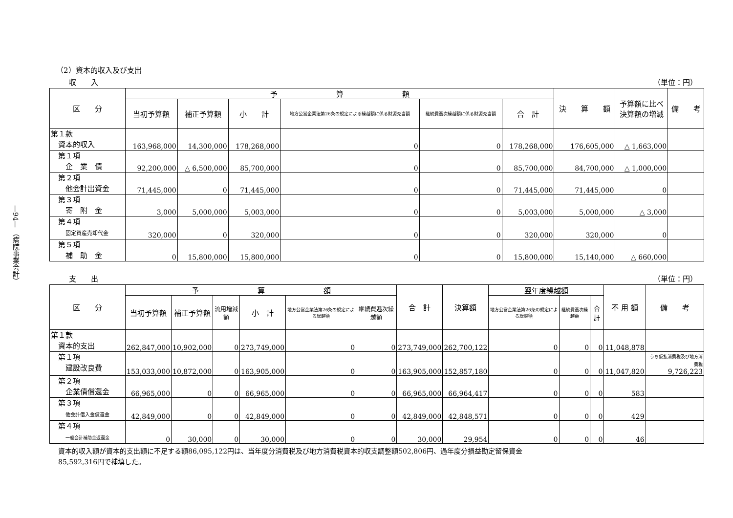—94— （病院事業会計）
（2）資本的収入及び支出
収　　入 （単位：円）
| 区 分 | 予 算 額 | | | | | | 決 算 額 | 予算額に比べ 決算額の増減 | 備 考 |
| --- | --- | --- | --- | --- | --- | --- | --- | --- | --- |
| | 当初予算額 | 補正予算額 | 小 計 | 地方公営企業法第26条の規定による繰越額に係る財源充当額 | 継続費逓次繰越額に係る財源充当額 | 合 計 | | | |
| 第１款 資本的収入 | 163,968,000 | 14,300,000 | 178,268,000 | 0 | 0 | 178,268,000 | 176,605,000 | △ 1,663,000 | |
| 第１項 企 業 債 | 92,200,000 | △ 6,500,000 | 85,700,000 | 0 | 0 | 85,700,000 | 84,700,000 | △ 1,000,000 | |
| 第２項 他会計出資金 | 71,445,000 | 0 | 71,445,000 | 0 | 0 | 71,445,000 | 71,445,000 | 0 | |
| 第３項 寄 附 金 | 3,000 | 5,000,000 | 5,003,000 | 0 | 0 | 5,003,000 | 5,000,000 | △ 3,000 | |
| 第４項 固定資産売却代金 | 320,000 | 0 | 320,000 | 0 | 0 | 320,000 | 320,000 | 0 | |
| 第５項 補 助 金 | 0 | 15,800,000 | 15,800,000 | 0 | 0 | 15,800,000 | 15,140,000 | △ 660,000 | |
支　　出 （単位：円）
| 区 分 | 予 算 額 | | | | | | 合 計 | 決算額 | 翌年度繰越額 | | | 不 用 額 | 備 考 |
| --- | --- | --- | --- | --- | --- | --- | --- | --- | --- | --- | --- | --- | --- |
| | 当初予算額 | 補正予算額 | 流用増減額 | 小 計 | 地方公営企業法第26条の規定による繰越額 | 継続費逓次繰越額 | | | 地方公営企業法第26条の規定による繰越額 | 継続費逓次繰越額 | 合計 | | |
| 第１款 資本的支出 | 262,847,000 | 10,902,000 | 0 | 273,749,000 | 0 | 0 | 273,749,000 | 262,700,122 | 0 | 0 | 0 | 11,048,878 | |
| 第１項 建設改良費 | 153,033,000 | 10,872,000 | 0 | 163,905,000 | 0 | 0 | 163,905,000 | 152,857,180 | 0 | 0 | 0 | 11,047,820 | うち仮払消費税及び地方消費税 9,726,223 |
| 第２項 企業債償還金 | 66,965,000 | 0 | 0 | 66,965,000 | 0 | 0 | 66,965,000 | 66,964,417 | 0 | 0 | 0 | 583 | |
| 第３項 他会計借入金償還金 | 42,849,000 | 0 | 0 | 42,849,000 | 0 | 0 | 42,849,000 | 42,848,571 | 0 | 0 | 0 | 429 | |
| 第４項 一般会計補助金返還金 | 0 | 30,000 | 0 | 30,000 | 0 | 0 | 30,000 | 29,954 | 0 | 0 | 0 | 46 | |
資本的収入額が資本的支出額に不足する額86,095,122円は、当年度分消費税及び地方消費税資本的収支調整額502,806円、過年度分損益勘定留保資金
85,592,316円で補填した。